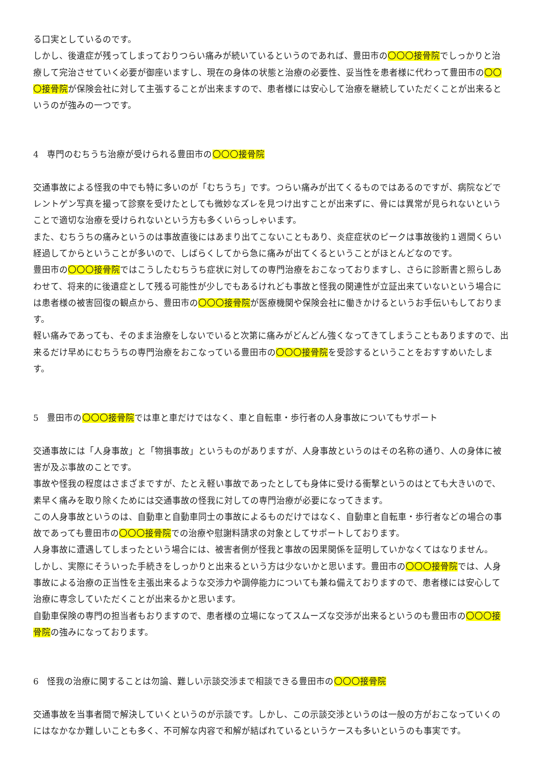る口実としているのです。
しかし、後遺症が残ってしまっておりつらい痛みが続いているというのであれば、豊田市の〇〇〇接骨院でしっかりと治療して完治させていく必要が御座いますし、現在の身体の状態と治療の必要性、妥当性を患者様に代わって豊田市の〇〇〇接骨院が保険会社に対して主張することが出来ますので、患者様には安心して治療を継続していただくことが出来るというのが強みの一つです。
4　専門のむちうち治療が受けられる豊田市の〇〇〇接骨院
交通事故による怪我の中でも特に多いのが「むちうち」です。つらい痛みが出てくるものではあるのですが、病院などでレントゲン写真を撮って診察を受けたとしても微妙なズレを見つけ出すことが出来ずに、骨には異常が見られないということで適切な治療を受けられないという方も多くいらっしゃいます。
また、むちうちの痛みというのは事故直後にはあまり出てこないこともあり、炎症症状のピークは事故後約１週間くらい経過してからということが多いので、しばらくしてから急に痛みが出てくるということがほとんどなのです。
豊田市の〇〇〇接骨院ではこうしたむちうち症状に対しての専門治療をおこなっておりますし、さらに診断書と照らしあわせて、将来的に後遺症として残る可能性が少しでもあるけれども事故と怪我の関連性が立証出来ていないという場合には患者様の被害回復の観点から、豊田市の〇〇〇接骨院が医療機関や保険会社に働きかけるというお手伝いもしております。
軽い痛みであっても、そのまま治療をしないでいると次第に痛みがどんどん強くなってきてしまうこともありますので、出来るだけ早めにむちうちの専門治療をおこなっている豊田市の〇〇〇接骨院を受診するということをおすすめいたします。
5　豊田市の〇〇〇接骨院では車と車だけではなく、車と自転車・歩行者の人身事故についてもサポート
交通事故には「人身事故」と「物損事故」というものがありますが、人身事故というのはその名称の通り、人の身体に被害が及ぶ事故のことです。
事故や怪我の程度はさまざまですが、たとえ軽い事故であったとしても身体に受ける衝撃というのはとても大きいので、素早く痛みを取り除くためには交通事故の怪我に対しての専門治療が必要になってきます。
この人身事故というのは、自動車と自動車同士の事故によるものだけではなく、自動車と自転車・歩行者などの場合の事故であっても豊田市の〇〇〇接骨院での治療や慰謝料請求の対象としてサポートしております。
人身事故に遭遇してしまったという場合には、被害者側が怪我と事故の因果関係を証明していかなくてはなりません。
しかし、実際にそういった手続きをしっかりと出来るという方は少ないかと思います。豊田市の〇〇〇接骨院では、人身事故による治療の正当性を主張出来るような交渉力や調停能力についても兼ね備えておりますので、患者様には安心して治療に専念していただくことが出来るかと思います。
自動車保険の専門の担当者もおりますので、患者様の立場になってスムーズな交渉が出来るというのも豊田市の〇〇〇接骨院の強みになっております。
6　怪我の治療に関することは勿論、難しい示談交渉まで相談できる豊田市の〇〇〇接骨院
交通事故を当事者間で解決していくというのが示談です。しかし、この示談交渉というのは一般の方がおこなっていくのにはなかなか難しいことも多く、不可解な内容で和解が結ばれているというケースも多いというのも事実です。